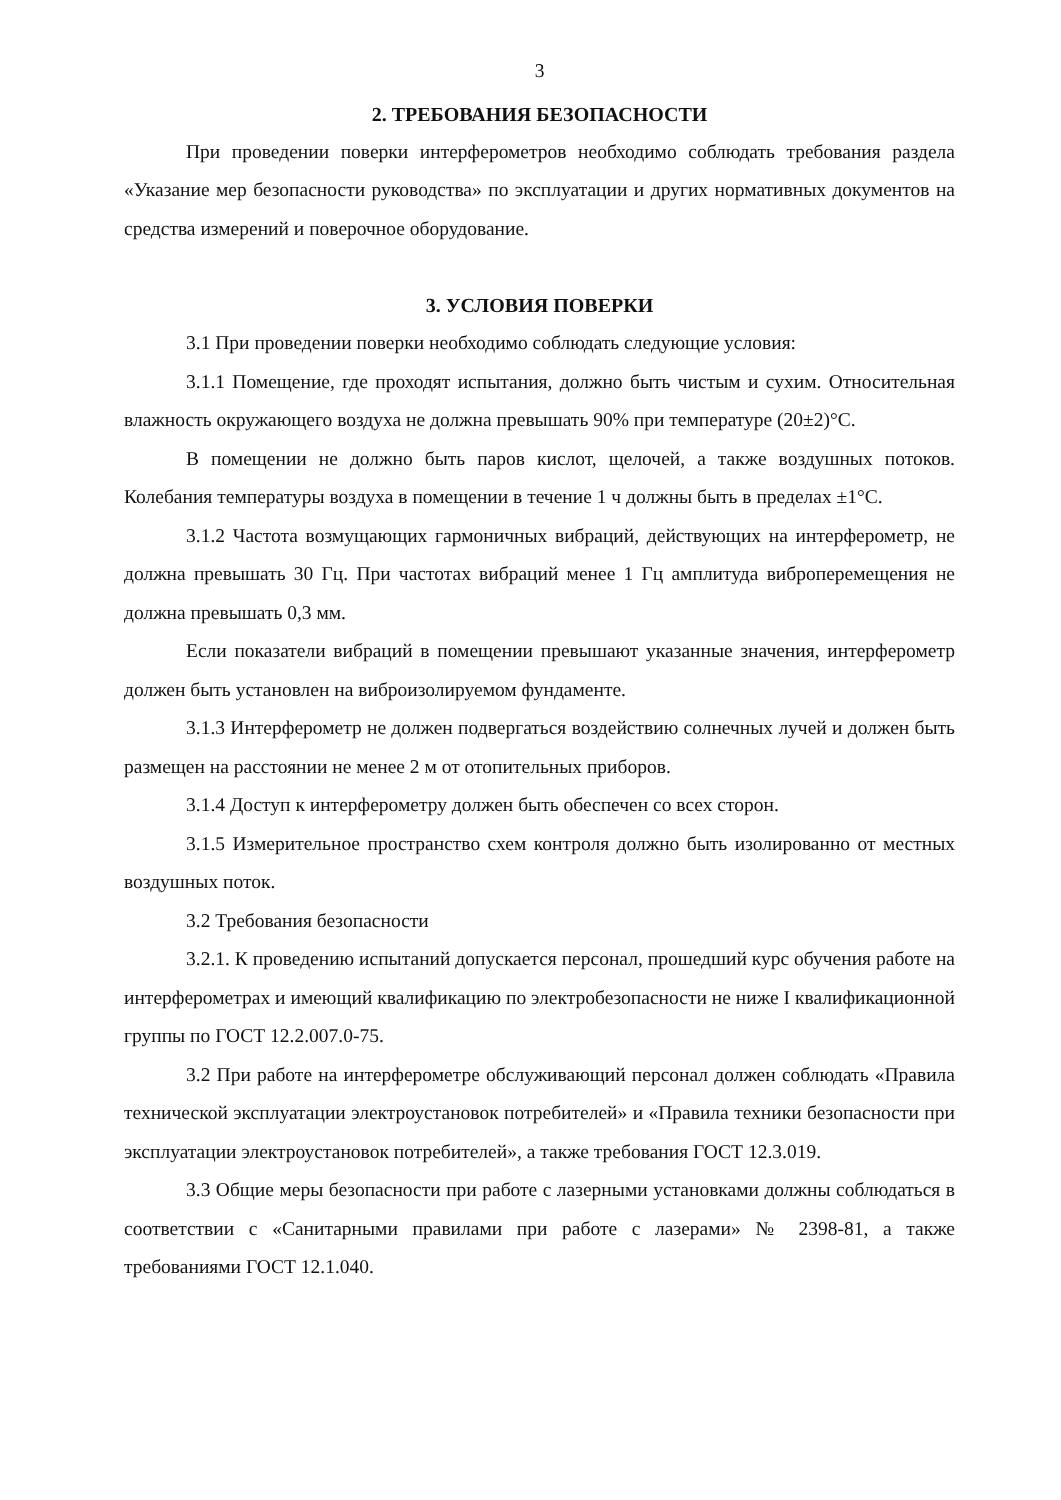3
2. ТРЕБОВАНИЯ БЕЗОПАСНОСТИ
При проведении поверки интерферометров необходимо соблюдать требования раздела «Указание мер безопасности руководства» по эксплуатации и других нормативных документов на средства измерений и поверочное оборудование.
3. УСЛОВИЯ ПОВЕРКИ
3.1 При проведении поверки необходимо соблюдать следующие условия:
3.1.1 Помещение, где проходят испытания, должно быть чистым и сухим. Относительная влажность окружающего воздуха не должна превышать 90% при температуре (20±2)°С.
В помещении не должно быть паров кислот, щелочей, а также воздушных потоков. Колебания температуры воздуха в помещении в течение 1 ч должны быть в пределах ±1°С.
3.1.2 Частота возмущающих гармоничных вибраций, действующих на интерферометр, не должна превышать 30 Гц. При частотах вибраций менее 1 Гц амплитуда виброперемещения не должна превышать 0,3 мм.
Если показатели вибраций в помещении превышают указанные значения, интерферометр должен быть установлен на виброизолируемом фундаменте.
3.1.3 Интерферометр не должен подвергаться воздействию солнечных лучей и должен быть размещен на расстоянии не менее 2 м от отопительных приборов.
3.1.4 Доступ к интерферометру должен быть обеспечен со всех сторон.
3.1.5 Измерительное пространство схем контроля должно быть изолированно от местных воздушных поток.
3.2 Требования безопасности
3.2.1. К проведению испытаний допускается персонал, прошедший курс обучения работе на интерферометрах и имеющий квалификацию по электробезопасности не ниже I квалификационной группы по ГОСТ 12.2.007.0-75.
3.2 При работе на интерферометре обслуживающий персонал должен соблюдать «Правила технической эксплуатации электроустановок потребителей» и «Правила техники безопасности при эксплуатации электроустановок потребителей», а также требования ГОСТ 12.3.019.
3.3 Общие меры безопасности при работе с лазерными установками должны соблюдаться в соответствии с «Санитарными правилами при работе с лазерами» № 2398-81, а также требованиями ГОСТ 12.1.040.